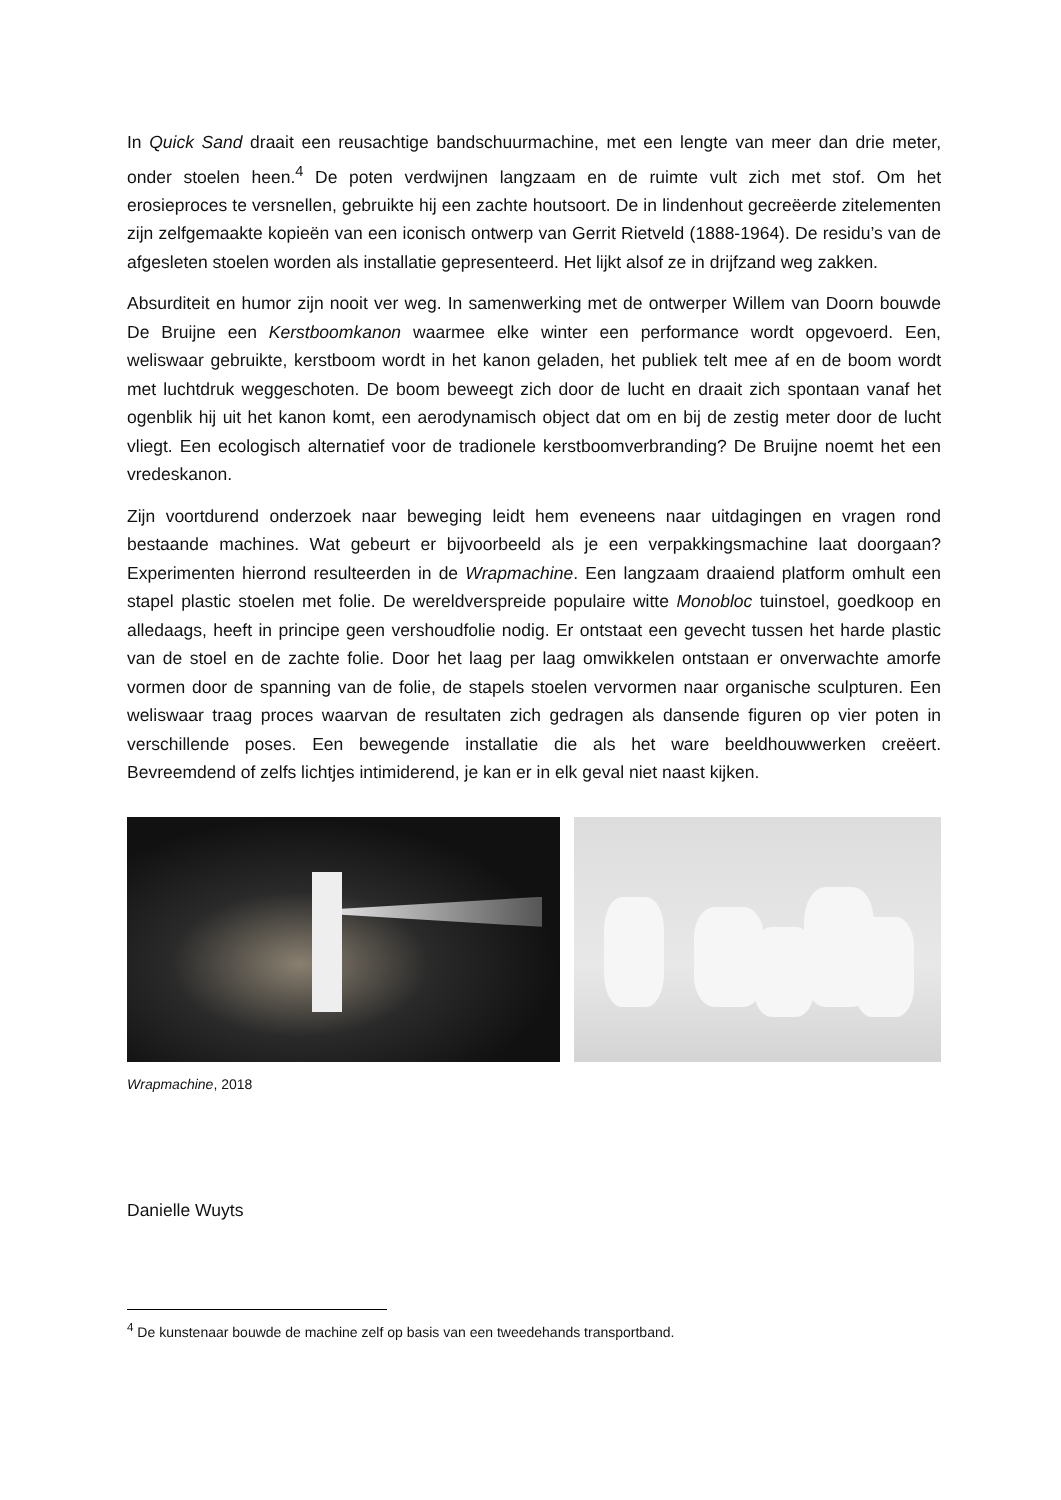In Quick Sand draait een reusachtige bandschuurmachine, met een lengte van meer dan drie meter, onder stoelen heen.<sup>4</sup> De poten verdwijnen langzaam en de ruimte vult zich met stof. Om het erosieproces te versnellen, gebruikte hij een zachte houtsoort. De in lindenhout gecreëerde zitelementen zijn zelfgemaakte kopieën van een iconisch ontwerp van Gerrit Rietveld (1888-1964). De residu’s van de afgesleten stoelen worden als installatie gepresenteerd. Het lijkt alsof ze in drijfzand weg zakken.
Absurditeit en humor zijn nooit ver weg. In samenwerking met de ontwerper Willem van Doorn bouwde De Bruijne een Kerstboomkanon waarmee elke winter een performance wordt opgevoerd. Een, weliswaar gebruikte, kerstboom wordt in het kanon geladen, het publiek telt mee af en de boom wordt met luchtdruk weggeschoten. De boom beweegt zich door de lucht en draait zich spontaan vanaf het ogenblik hij uit het kanon komt, een aerodynamisch object dat om en bij de zestig meter door de lucht vliegt. Een ecologisch alternatief voor de tradionele kerstboomverbranding? De Bruijne noemt het een vredeskanon.
Zijn voortdurend onderzoek naar beweging leidt hem eveneens naar uitdagingen en vragen rond bestaande machines. Wat gebeurt er bijvoorbeeld als je een verpakkingsmachine laat doorgaan? Experimenten hierrond resulteerden in de Wrapmachine. Een langzaam draaiend platform omhult een stapel plastic stoelen met folie. De wereldverspreide populaire witte Monobloc tuinstoel, goedkoop en alledaags, heeft in principe geen vershoudfolie nodig. Er ontstaat een gevecht tussen het harde plastic van de stoel en de zachte folie. Door het laag per laag omwikkelen ontstaan er onverwachte amorfe vormen door de spanning van de folie, de stapels stoelen vervormen naar organische sculpturen. Een weliswaar traag proces waarvan de resultaten zich gedragen als dansende figuren op vier poten in verschillende poses. Een bewegende installatie die als het ware beeldhouwwerken creëert. Bevreemdend of zelfs lichtjes intimiderend, je kan er in elk geval niet naast kijken.
Wrapmachine, 2018
Danielle Wuyts
<sup>4</sup> De kunstenaar bouwde de machine zelf op basis van een tweedehands transportband.